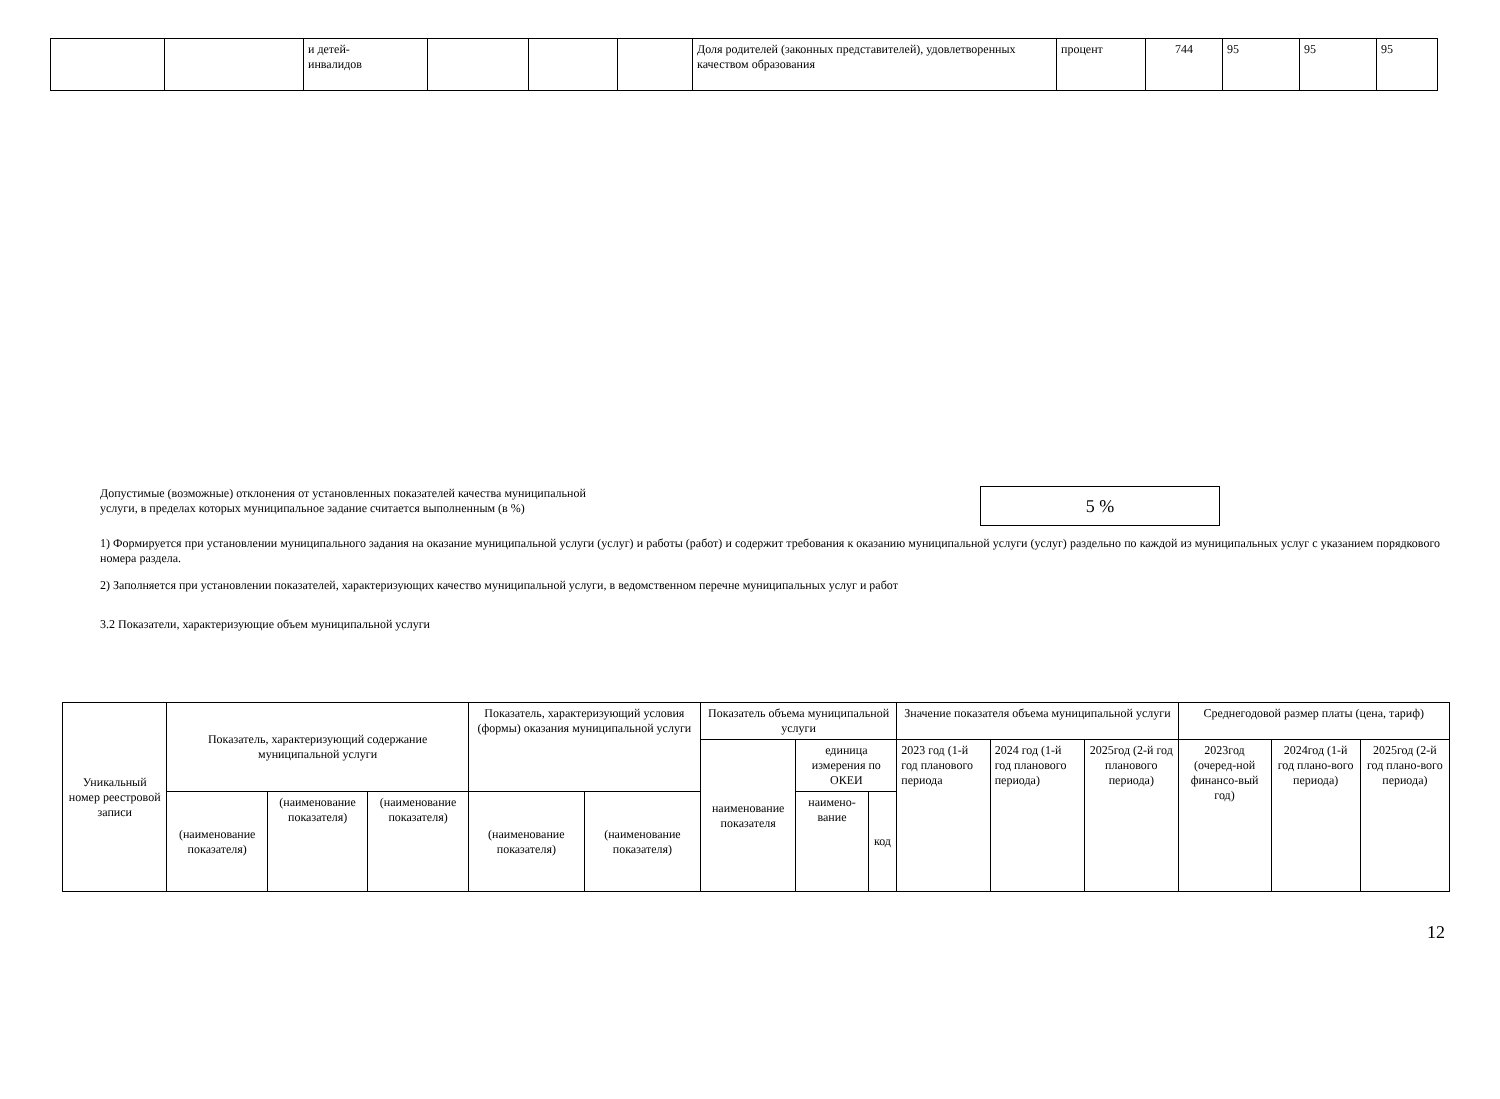| | | и детей- инвалидов | | | | Доля родителей (законных представителей), удовлетворенных качеством образования | процент | 744 | 95 | 95 | 95 |
Допустимые (возможные) отклонения от установленных показателей качества муниципальной
услуги, в пределах которых муниципальное задание считается выполненным (в %)
5 %
1) Формируется при установлении муниципального задания на оказание муниципальной услуги (услуг) и работы (работ) и содержит требования к оказанию муниципальной услуги (услуг) раздельно по каждой из муниципальных услуг с указанием порядкового номера раздела.
2) Заполняется при установлении показателей, характеризующих качество муниципальной услуги, в ведомственном перечне муниципальных услуг и работ
3.2 Показатели, характеризующие объем муниципальной услуги
| Уникальный номер реестровой записи | Показатель, характеризующий содержание муниципальной услуги | | | Показатель, характеризующий условия (формы) оказания муниципальной услуги | | Показатель объема муниципальной услуги | | | Значение показателя объема муниципальной услуги | | | Среднегодовой размер платы (цена, тариф) | | |
| --- | --- | --- | --- | --- | --- | --- | --- | --- | --- | --- | --- | --- | --- | --- |
| | | | | | | наименование показателя | единица измерения по ОКЕИ | | 2023 год (1-й год планового периода | 2024 год (1-й год планового периода) | 2025год (2-й год планового периода) | 2023год (очеред-ной финансо-вый год) | 2024год (1-й год плано-вого периода) | 2025год (2-й год плано-вого периода) |
| | (наименование показателя) | (наименование показателя) | (наименование показателя) | (наименование показателя) | (наименование показателя) | | наимено-вание | код | | | | | | |
12